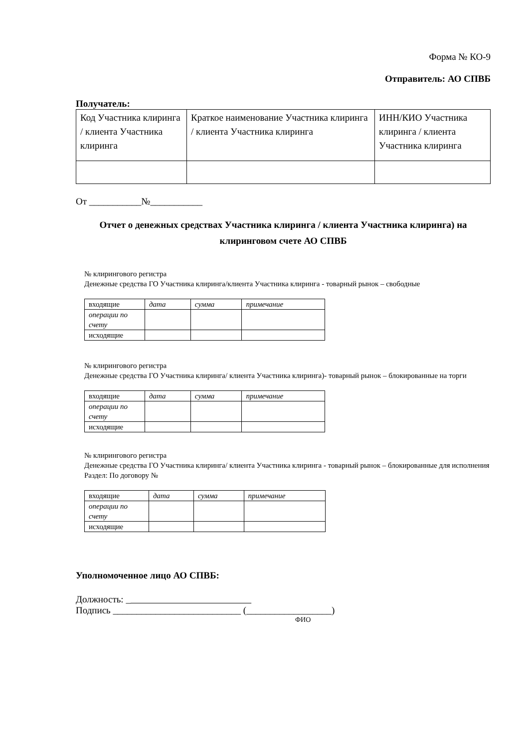Форма № КО-9
Отправитель: АО СПВБ
Получатель:
| Код Участника клиринга / клиента Участника клиринга | Краткое наименование Участника клиринга / клиента Участника клиринга | ИНН/КИО Участника клиринга / клиента Участника клиринга |
От ___________№___________
Отчет о денежных средствах Участника клиринга / клиента Участника клиринга) на клиринговом счете АО СПВБ
№ клирингового регистра
Денежные средства ГО Участника клиринга/клиента Участника клиринга - товарный рынок – свободные
| входящие | дата | сумма | примечание |
| операции по счету | | | |
| исходящие | | | |
№ клирингового регистра
Денежные средства ГО Участника клиринга/ клиента Участника клиринга)- товарный рынок – блокированные на торги
| входящие | дата | сумма | примечание |
| операции по счету | | | |
| исходящие | | | |
№ клирингового регистра
Денежные средства ГО Участника клиринга/ клиента Участника клиринга - товарный рынок – блокированные для исполнения
Раздел: По договору №
| входящие | дата | сумма | примечание |
| операции по счету | | | |
| исходящие | | | |
Уполномоченное лицо АО СПВБ:
Должность: _
Подпись ___________________________ (__________________)
ФИО